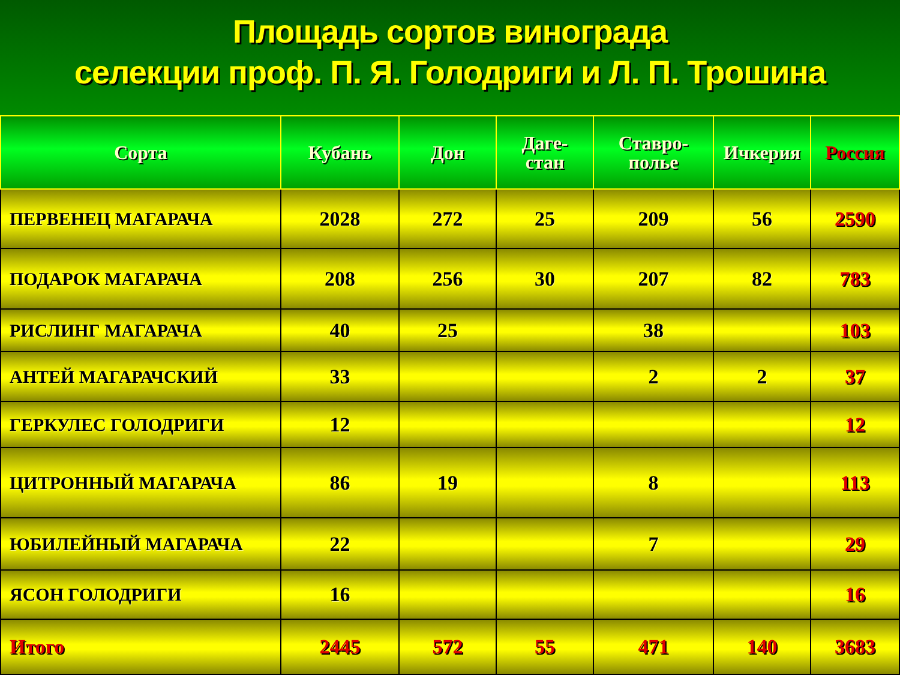Площадь сортов винограда
селекции проф. П. Я. Голодриги и Л. П. Трошина
| Сорта | Кубань | Дон | Даге- стан | Ставро- полье | Ичкерия | Россия |
| --- | --- | --- | --- | --- | --- | --- |
| ПЕРВЕНЕЦ МАГАРАЧА | 2028 | 272 | 25 | 209 | 56 | 2590 |
| ПОДАРОК МАГАРАЧА | 208 | 256 | 30 | 207 | 82 | 783 |
| РИСЛИНГ МАГАРАЧА | 40 | 25 | | 38 | | 103 |
| АНТЕЙ МАГАРАЧСКИЙ | 33 | | | 2 | 2 | 37 |
| ГЕРКУЛЕС ГОЛОДРИГИ | 12 | | | | | 12 |
| ЦИТРОННЫЙ МАГАРАЧА | 86 | 19 | | 8 | | 113 |
| ЮБИЛЕЙНЫЙ МАГАРАЧА | 22 | | | 7 | | 29 |
| ЯСОН ГОЛОДРИГИ | 16 | | | | | 16 |
| Итого | 2445 | 572 | 55 | 471 | 140 | 3683 |